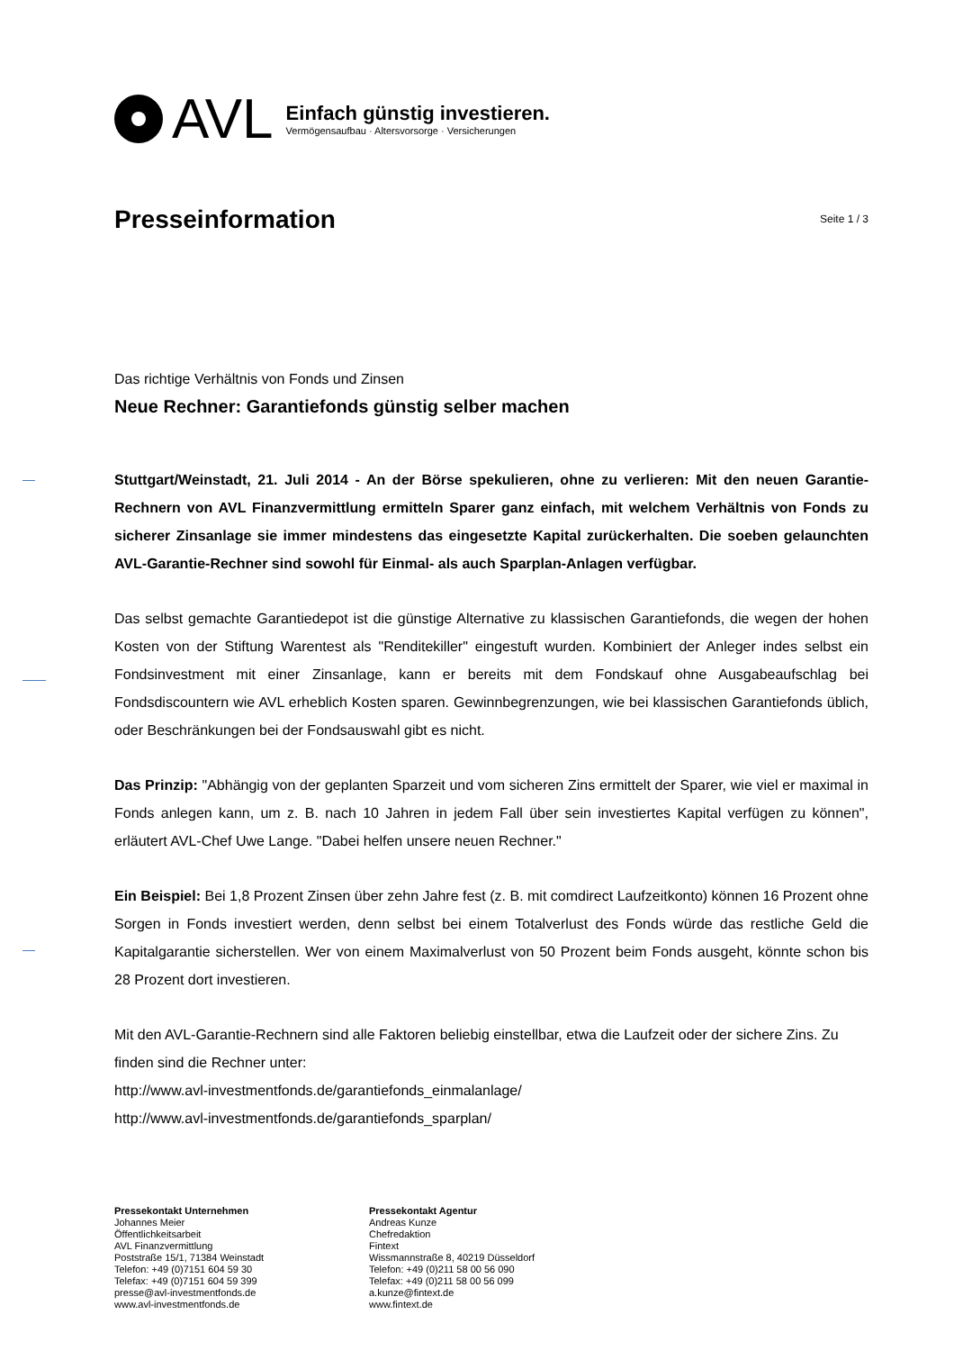AVL
Einfach günstig investieren.
Vermögensaufbau · Altersvorsorge · Versicherungen
Presseinformation
Seite 1 / 3
Das richtige Verhältnis von Fonds und Zinsen
Neue Rechner: Garantiefonds günstig selber machen
Stuttgart/Weinstadt, 21. Juli 2014 - An der Börse spekulieren, ohne zu verlieren: Mit den neuen Garantie-Rechnern von AVL Finanzvermittlung ermitteln Sparer ganz einfach, mit welchem Verhältnis von Fonds zu sicherer Zinsanlage sie immer mindestens das eingesetzte Kapital zurückerhalten. Die soeben gelaunchten AVL-Garantie-Rechner sind sowohl für Einmal- als auch Sparplan-Anlagen verfügbar.
Das selbst gemachte Garantiedepot ist die günstige Alternative zu klassischen Garantiefonds, die wegen der hohen Kosten von der Stiftung Warentest als "Renditekiller" eingestuft wurden. Kombiniert der Anleger indes selbst ein Fondsinvestment mit einer Zinsanlage, kann er bereits mit dem Fondskauf ohne Ausgabeaufschlag bei Fondsdiscountern wie AVL erheblich Kosten sparen. Gewinnbegrenzungen, wie bei klassischen Garantiefonds üblich, oder Beschränkungen bei der Fondsauswahl gibt es nicht.
Das Prinzip: "Abhängig von der geplanten Sparzeit und vom sicheren Zins ermittelt der Sparer, wie viel er maximal in Fonds anlegen kann, um z. B. nach 10 Jahren in jedem Fall über sein investiertes Kapital verfügen zu können", erläutert AVL-Chef Uwe Lange. "Dabei helfen unsere neuen Rechner."
Ein Beispiel: Bei 1,8 Prozent Zinsen über zehn Jahre fest (z. B. mit comdirect Laufzeitkonto) können 16 Prozent ohne Sorgen in Fonds investiert werden, denn selbst bei einem Totalverlust des Fonds würde das restliche Geld die Kapitalgarantie sicherstellen. Wer von einem Maximalverlust von 50 Prozent beim Fonds ausgeht, könnte schon bis 28 Prozent dort investieren.
Mit den AVL-Garantie-Rechnern sind alle Faktoren beliebig einstellbar, etwa die Laufzeit oder der sichere Zins. Zu finden sind die Rechner unter:
http://www.avl-investmentfonds.de/garantiefonds_einmalanlage/
http://www.avl-investmentfonds.de/garantiefonds_sparplan/
Pressekontakt Unternehmen
Johannes Meier
Öffentlichkeitsarbeit
AVL Finanzvermittlung
Poststraße 15/1, 71384 Weinstadt
Telefon: +49 (0)7151 604 59 30
Telefax: +49 (0)7151 604 59 399
presse@avl-investmentfonds.de
www.avl-investmentfonds.de
Pressekontakt Agentur
Andreas Kunze
Chefredaktion
Fintext
Wissmannstraße 8, 40219 Düsseldorf
Telefon: +49 (0)211 58 00 56 090
Telefax: +49 (0)211 58 00 56 099
a.kunze@fintext.de
www.fintext.de